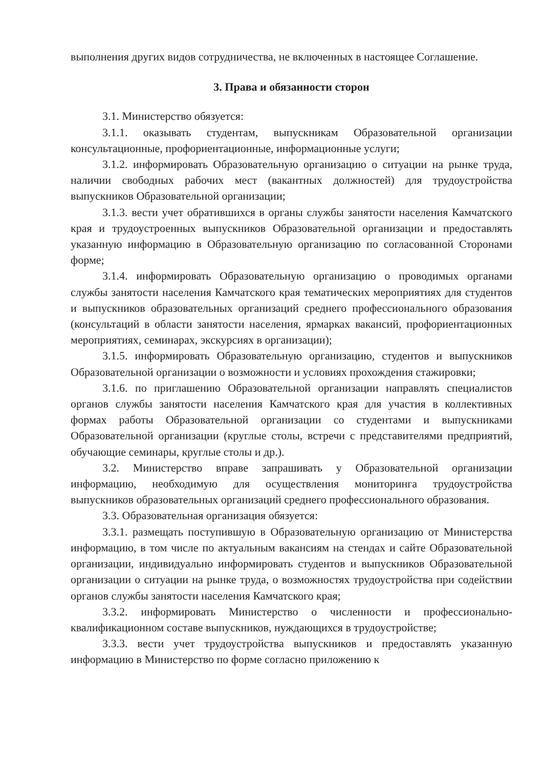выполнения других видов сотрудничества, не включенных в настоящее Соглашение.
3. Права и обязанности сторон
3.1. Министерство обязуется:
3.1.1. оказывать студентам, выпускникам Образовательной организации консультационные, профориентационные, информационные услуги;
3.1.2. информировать Образовательную организацию о ситуации на рынке труда, наличии свободных рабочих мест (вакантных должностей) для трудоустройства выпускников Образовательной организации;
3.1.3. вести учет обратившихся в органы службы занятости населения Камчатского края и трудоустроенных выпускников Образовательной организации и предоставлять указанную информацию в Образовательную организацию по согласованной Сторонами форме;
3.1.4. информировать Образовательную организацию о проводимых органами службы занятости населения Камчатского края тематических мероприятиях для студентов и выпускников образовательных организаций среднего профессионального образования (консультаций в области занятости населения, ярмарках вакансий, профориентационных мероприятиях, семинарах, экскурсиях в организации);
3.1.5. информировать Образовательную организацию, студентов и выпускников Образовательной организации о возможности и условиях прохождения стажировки;
3.1.6. по приглашению Образовательной организации направлять специалистов органов службы занятости населения Камчатского края для участия в коллективных формах работы Образовательной организации со студентами и выпускниками Образовательной организации (круглые столы, встречи с представителями предприятий, обучающие семинары, круглые столы и др.).
3.2. Министерство вправе запрашивать у Образовательной организации информацию, необходимую для осуществления мониторинга трудоустройства выпускников образовательных организаций среднего профессионального образования.
3.3. Образовательная организация обязуется:
3.3.1. размещать поступившую в Образовательную организацию от Министерства информацию, в том числе по актуальным вакансиям на стендах и сайте Образовательной организации, индивидуально информировать студентов и выпускников Образовательной организации о ситуации на рынке труда, о возможностях трудоустройства при содействии органов службы занятости населения Камчатского края;
3.3.2. информировать Министерство о численности и профессионально-квалификационном составе выпускников, нуждающихся в трудоустройстве;
3.3.3. вести учет трудоустройства выпускников и предоставлять указанную информацию в Министерство по форме согласно приложению к